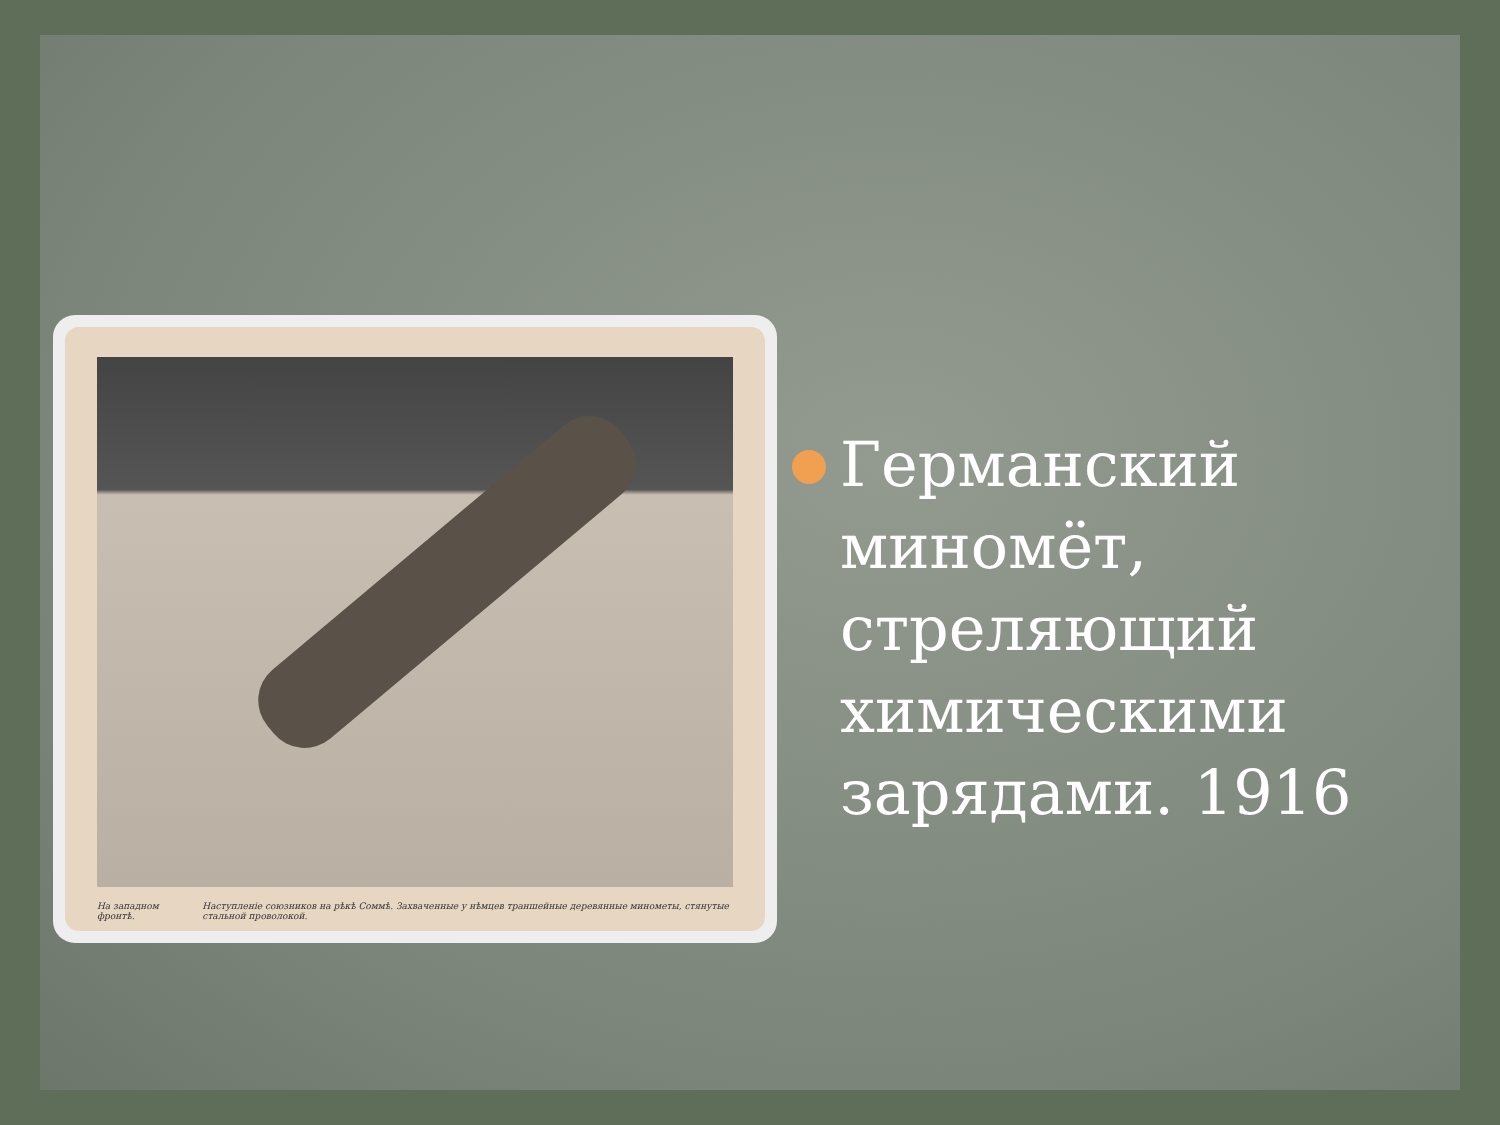На западном фронтѣ. Наступленіе союзников на рѣкѣ Соммѣ. Захваченные у нѣмцев траншейные деревянные минометы, стянутые стальной проволокой.
Германский
миномёт,
стреляющий
химическими
зарядами. 1916